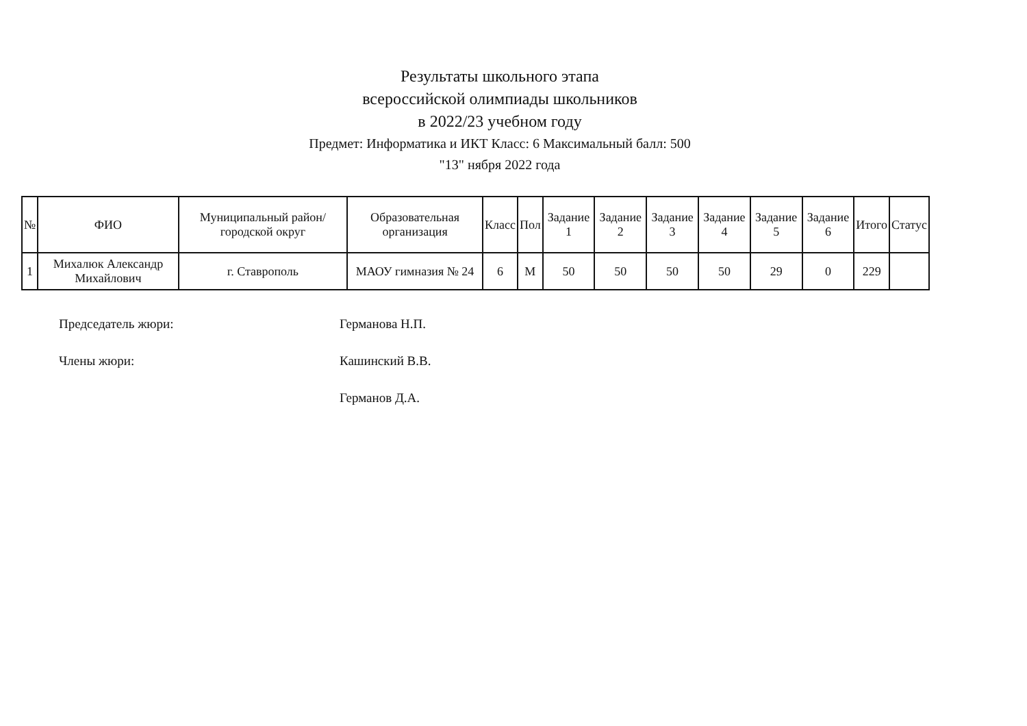Результаты школьного этапа
всероссийской олимпиады школьников
в 2022/23 учебном году
Предмет: Информатика и ИКТ Класс: 6 Максимальный балл: 500
"13" нября 2022 года
| № | ФИО | Муниципальный район/городской округ | Образовательная организация | Класс | Пол | Задание 1 | Задание 2 | Задание 3 | Задание 4 | Задание 5 | Задание 6 | Итого | Статус |
| --- | --- | --- | --- | --- | --- | --- | --- | --- | --- | --- | --- | --- | --- |
| 1 | Михалюк Александр Михайлович | г. Ставрополь | МАОУ гимназия № 24 | 6 | М | 50 | 50 | 50 | 50 | 29 | 0 | 229 | |
Председатель жюри: Германова Н.П.
Члены жюри: Кашинский В.В.
Германов Д.А.